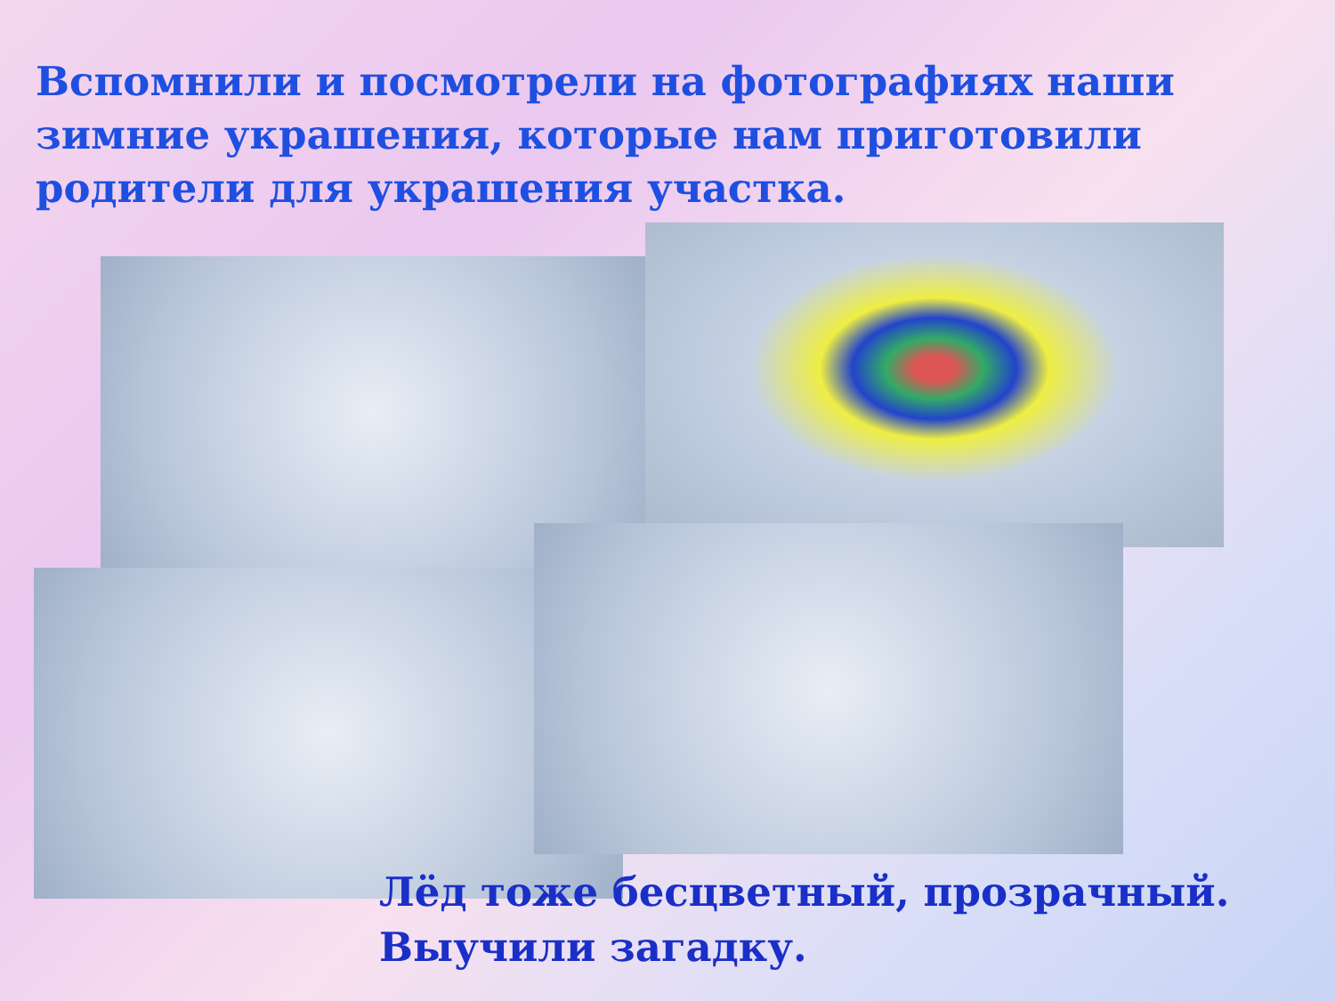Вспомнили и посмотрели на фотографиях наши зимние украшения, которые нам приготовили родители для украшения участка.
Лёд тоже бесцветный, прозрачный.
Выучили загадку.